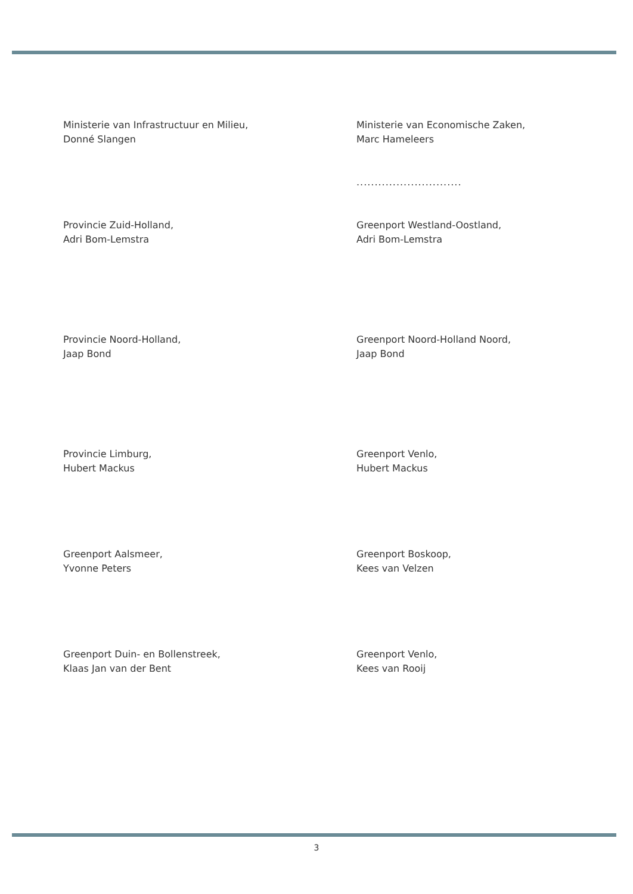Ministerie van Infrastructuur en Milieu,
Donné Slangen
Ministerie van Economische Zaken,
Marc Hameleers
.............................
Provincie Zuid-Holland,
Adri Bom-Lemstra
Greenport Westland-Oostland,
Adri Bom-Lemstra
Provincie Noord-Holland,
Jaap Bond
Greenport Noord-Holland Noord,
Jaap Bond
Provincie Limburg,
Hubert Mackus
Greenport Venlo,
Hubert Mackus
Greenport Aalsmeer,
Yvonne Peters
Greenport Boskoop,
Kees van Velzen
Greenport Duin- en Bollenstreek,
Klaas Jan van der Bent
Greenport Venlo,
Kees van Rooij
3